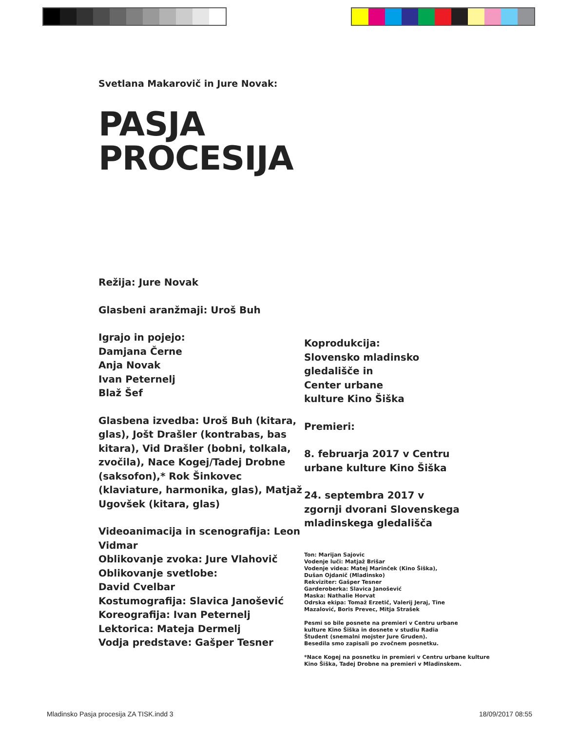Svetlana Makarovič in Jure Novak:
PASJA
PROCESIJA
Režija: Jure Novak
Glasbeni aranžmaji: Uroš Buh
Igrajo in pojejo:
Damjana Černe
Anja Novak
Ivan Peternelj
Blaž Šef
Glasbena izvedba: Uroš Buh (kitara, glas), Jošt Drašler (kontrabas, bas kitara), Vid Drašler (bobni, tolkala, zvočila), Nace Kogej/Tadej Drobne (saksofon),* Rok Šinkovec (klaviature, harmonika, glas), Matjaž Ugovšek (kitara, glas)
Videoanimacija in scenografija: Leon Vidmar
Oblikovanje zvoka: Jure Vlahovič
Oblikovanje svetlobe:
David Cvelbar
Kostumografija: Slavica Janošević
Koreografija: Ivan Peternelj
Lektorica: Mateja Dermelj
Vodja predstave: Gašper Tesner
Koprodukcija:
Slovensko mladinsko
gledališče in
Center urbane
kulture Kino Šiška
Premieri:
8. februarja 2017 v Centru
urbane kulture Kino Šiška
24. septembra 2017 v
zgornji dvorani Slovenskega
mladinskega gledališča
Ton: Marijan Sajovic
Vodenje luči: Matjaž Brišar
Vodenje videa: Matej Marinček (Kino Šiška),
Dušan Ojdanič (Mladinsko)
Rekviziter: Gašper Tesner
Garderoberka: Slavica Janošević
Maska: Nathalie Horvat
Odrska ekipa: Tomaž Erzetič, Valerij Jeraj, Tine
Mazalović, Boris Prevec, Mitja Strašek
Pesmi so bile posnete na premieri v Centru urbane
kulture Kino Šiška in dosnete v studiu Radia
Študent (snemalni mojster Jure Gruden).
Besedila smo zapisali po zvočnem posnetku.
*Nace Kogej na posnetku in premieri v Centru urbane kulture
Kino Šiška, Tadej Drobne na premieri v Mladinskem.
Mladinsko Pasja procesija ZA TISK.indd 3 18/09/2017 08:55